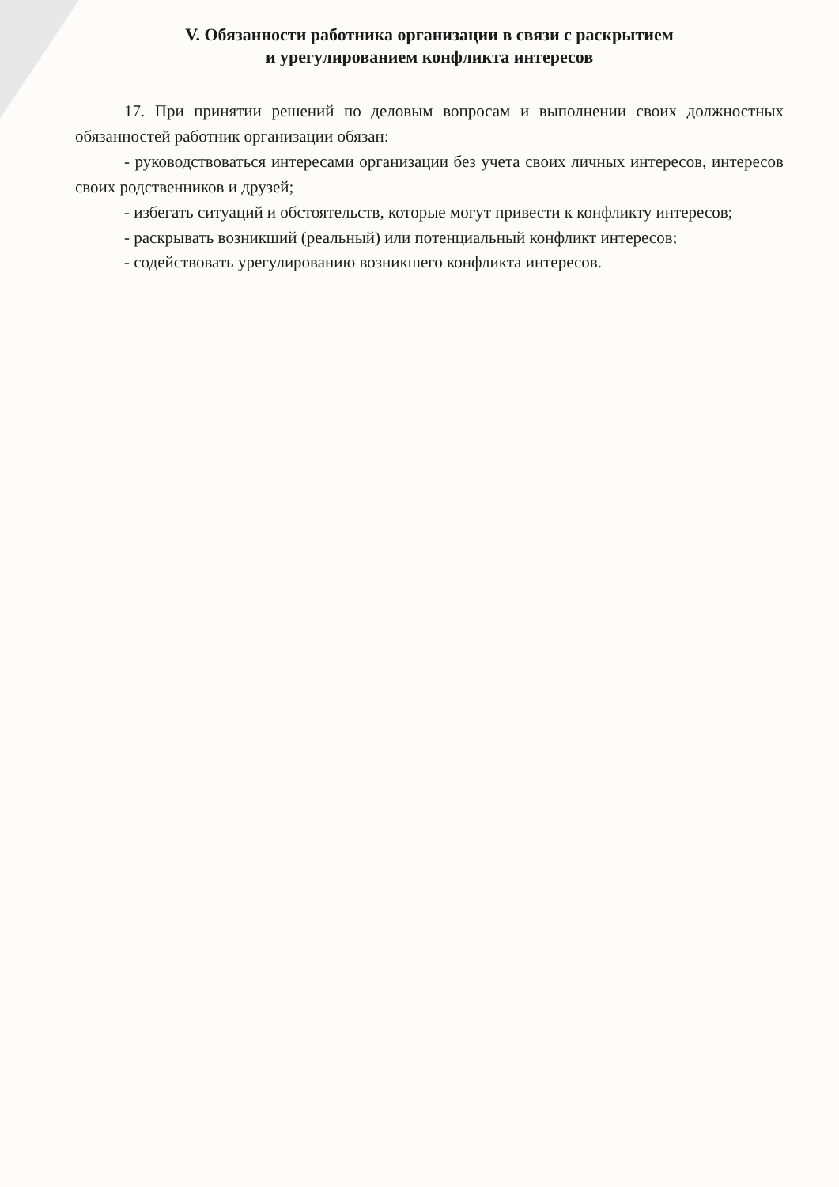V. Обязанности работника организации в связи с раскрытием
и урегулированием конфликта интересов
17. При принятии решений по деловым вопросам и выполнении своих должностных обязанностей работник организации обязан:
- руководствоваться интересами организации без учета своих личных интересов, интересов своих родственников и друзей;
- избегать ситуаций и обстоятельств, которые могут привести к конфликту интересов;
- раскрывать возникший (реальный) или потенциальный конфликт интересов;
- содействовать урегулированию возникшего конфликта интересов.